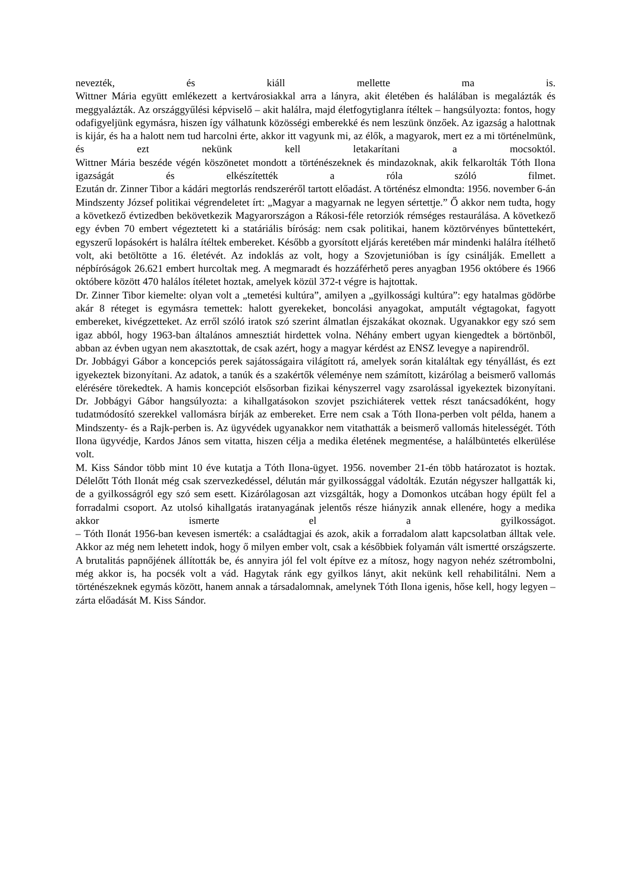nevezték, és kiáll mellette ma is.
Wittner Mária együtt emlékezett a kertvárosiakkal arra a lányra, akit életében és halálában is megalázták és meggyalázták. Az országgyűlési képviselő – akit halálra, majd életfogytiglanra ítéltek – hangsúlyozta: fontos, hogy odafigyeljünk egymásra, hiszen így válhatunk közösségi emberekké és nem leszünk önzőek. Az igazság a halottnak is kijár, és ha a halott nem tud harcolni érte, akkor itt vagyunk mi, az élők, a magyarok, mert ez a mi történelmünk, és ezt nekünk kell letakarítani a mocsoktól.
Wittner Mária beszéde végén köszönetet mondott a történészeknek és mindazoknak, akik felkarolták Tóth Ilona igazságát és elkészítették a róla szóló filmet.
Ezután dr. Zinner Tibor a kádári megtorlás rendszeréről tartott előadást. A történész elmondta: 1956. november 6-án Mindszenty József politikai végrendeletet írt: „Magyar a magyarnak ne legyen sértettje.” Ő akkor nem tudta, hogy a következő évtizedben bekövetkezik Magyarországon a Rákosi-féle retorziók rémséges restaurálása. A következő egy évben 70 embert végeztetett ki a statáriális bíróság: nem csak politikai, hanem köztörvényes bűntettekért, egyszerű lopásokért is halálra ítéltek embereket. Később a gyorsított eljárás keretében már mindenki halálra ítélhető volt, aki betöltötte a 16. életévét. Az indoklás az volt, hogy a Szovjetunióban is így csinálják. Emellett a népbíróságok 26.621 embert hurcoltak meg. A megmaradt és hozzáférhető peres anyagban 1956 októbere és 1966 októbere között 470 halálos ítéletet hoztak, amelyek közül 372-t végre is hajtottak.
Dr. Zinner Tibor kiemelte: olyan volt a „temetési kultúra”, amilyen a „gyilkossági kultúra”: egy hatalmas gödörbe akár 8 réteget is egymásra temettek: halott gyerekeket, boncolási anyagokat, amputált végtagokat, fagyott embereket, kivégzetteket. Az erről szóló iratok szó szerint álmatlan éjszakákat okoznak. Ugyanakkor egy szó sem igaz abból, hogy 1963-ban általános amnesztiát hirdettek volna. Néhány embert ugyan kiengedtek a börtönből, abban az évben ugyan nem akasztottak, de csak azért, hogy a magyar kérdést az ENSZ levegye a napirendről.
Dr. Jobbágyi Gábor a koncepciós perek sajátosságaira világított rá, amelyek során kitaláltak egy tényállást, és ezt igyekeztek bizonyítani. Az adatok, a tanúk és a szakértők véleménye nem számított, kizárólag a beismerő vallomás elérésére törekedtek. A hamis koncepciót elsősorban fizikai kényszerrel vagy zsarolással igyekeztek bizonyítani.
Dr. Jobbágyi Gábor hangsúlyozta: a kihallgatásokon szovjet pszichiáterek vettek részt tanácsadóként, hogy tudatmódosító szerekkel vallomásra bírják az embereket. Erre nem csak a Tóth Ilona-perben volt példa, hanem a Mindszenty- és a Rajk-perben is. Az ügyvédek ugyanakkor nem vitathatták a beismerő vallomás hitelességét. Tóth Ilona ügyvédje, Kardos János sem vitatta, hiszen célja a medika életének megmentése, a halálbüntetés elkerülése volt.
M. Kiss Sándor több mint 10 éve kutatja a Tóth Ilona-ügyet. 1956. november 21-én több határozatot is hoztak. Délelőtt Tóth Ilonát még csak szervezkedéssel, délután már gyilkossággal vádolták. Ezután négyszer hallgatták ki, de a gyilkosságról egy szó sem esett. Kizárólagosan azt vizsgálták, hogy a Domonkos utcában hogy épült fel a forradalmi csoport. Az utolsó kihallgatás iratanyagának jelentős része hiányzik annak ellenére, hogy a medika akkor ismerte el a gyilkosságot.
– Tóth Ilonát 1956-ban kevesen ismerték: a családtagjai és azok, akik a forradalom alatt kapcsolatban álltak vele. Akkor az még nem lehetett indok, hogy ő milyen ember volt, csak a későbbiek folyamán vált ismertté országszerte. A brutalitás papnőjének állították be, és annyira jól fel volt építve ez a mítosz, hogy nagyon nehéz szétrombolni, még akkor is, ha pocsék volt a vád. Hagytak ránk egy gyilkos lányt, akit nekünk kell rehabilitálni. Nem a történészeknek egymás között, hanem annak a társadalomnak, amelynek Tóth Ilona igenis, hőse kell, hogy legyen – zárta előadását M. Kiss Sándor.